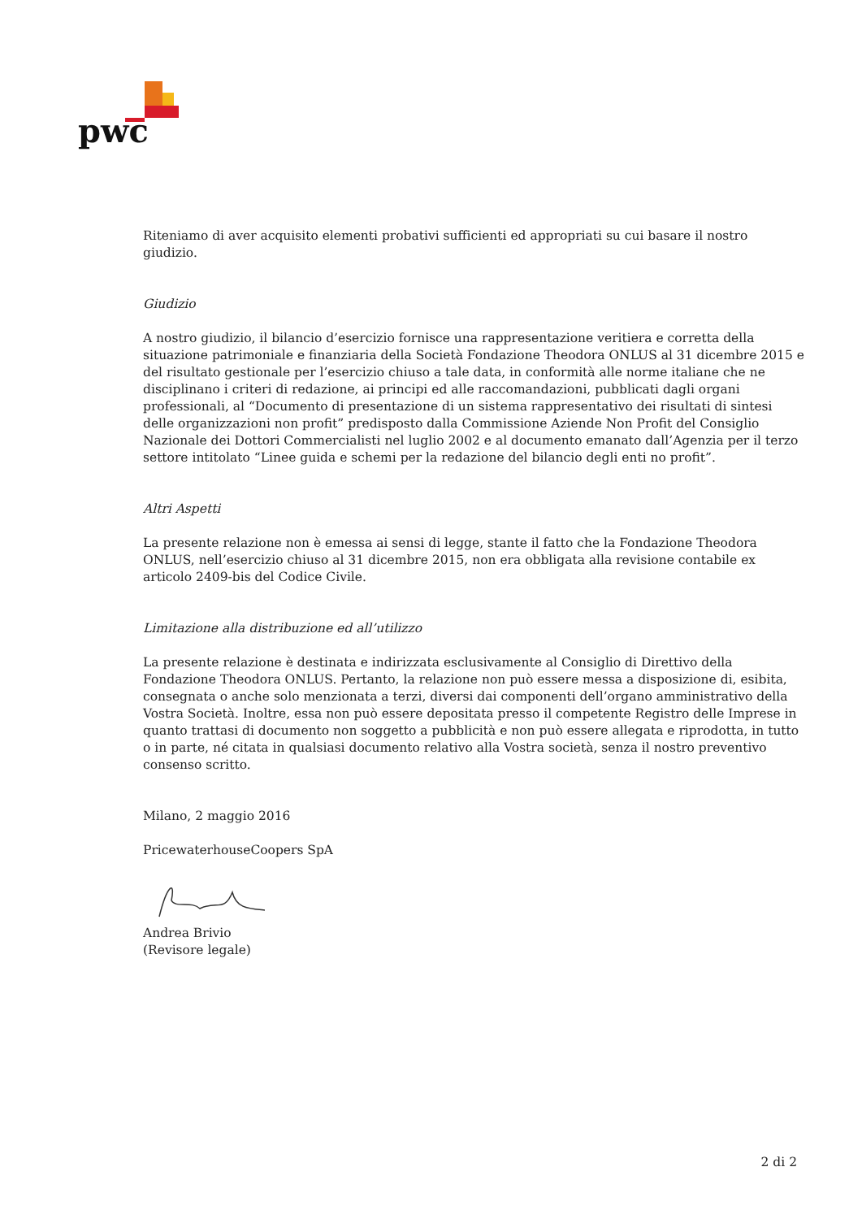pwc
Riteniamo di aver acquisito elementi probativi sufficienti ed appropriati su cui basare il nostro giudizio.
Giudizio
A nostro giudizio, il bilancio d’esercizio fornisce una rappresentazione veritiera e corretta della situazione patrimoniale e finanziaria della Società Fondazione Theodora ONLUS al 31 dicembre 2015 e del risultato gestionale per l’esercizio chiuso a tale data, in conformità alle norme italiane che ne disciplinano i criteri di redazione, ai principi ed alle raccomandazioni, pubblicati dagli organi professionali, al “Documento di presentazione di un sistema rappresentativo dei risultati di sintesi delle organizzazioni non profit” predisposto dalla Commissione Aziende Non Profit del Consiglio Nazionale dei Dottori Commercialisti nel luglio 2002 e al documento emanato dall’Agenzia per il terzo settore intitolato “Linee guida e schemi per la redazione del bilancio degli enti no profit”.
Altri Aspetti
La presente relazione non è emessa ai sensi di legge, stante il fatto che la Fondazione Theodora ONLUS, nell’esercizio chiuso al 31 dicembre 2015, non era obbligata alla revisione contabile ex articolo 2409-bis del Codice Civile.
Limitazione alla distribuzione ed all’utilizzo
La presente relazione è destinata e indirizzata esclusivamente al Consiglio di Direttivo della Fondazione Theodora ONLUS. Pertanto, la relazione non può essere messa a disposizione di, esibita, consegnata o anche solo menzionata a terzi, diversi dai componenti dell’organo amministrativo della Vostra Società. Inoltre, essa non può essere depositata presso il competente Registro delle Imprese in quanto trattasi di documento non soggetto a pubblicità e non può essere allegata e riprodotta, in tutto o in parte, né citata in qualsiasi documento relativo alla Vostra società, senza il nostro preventivo consenso scritto.
Milano, 2 maggio 2016
PricewaterhouseCoopers SpA
Andrea Brivio
(Revisore legale)
2 di 2